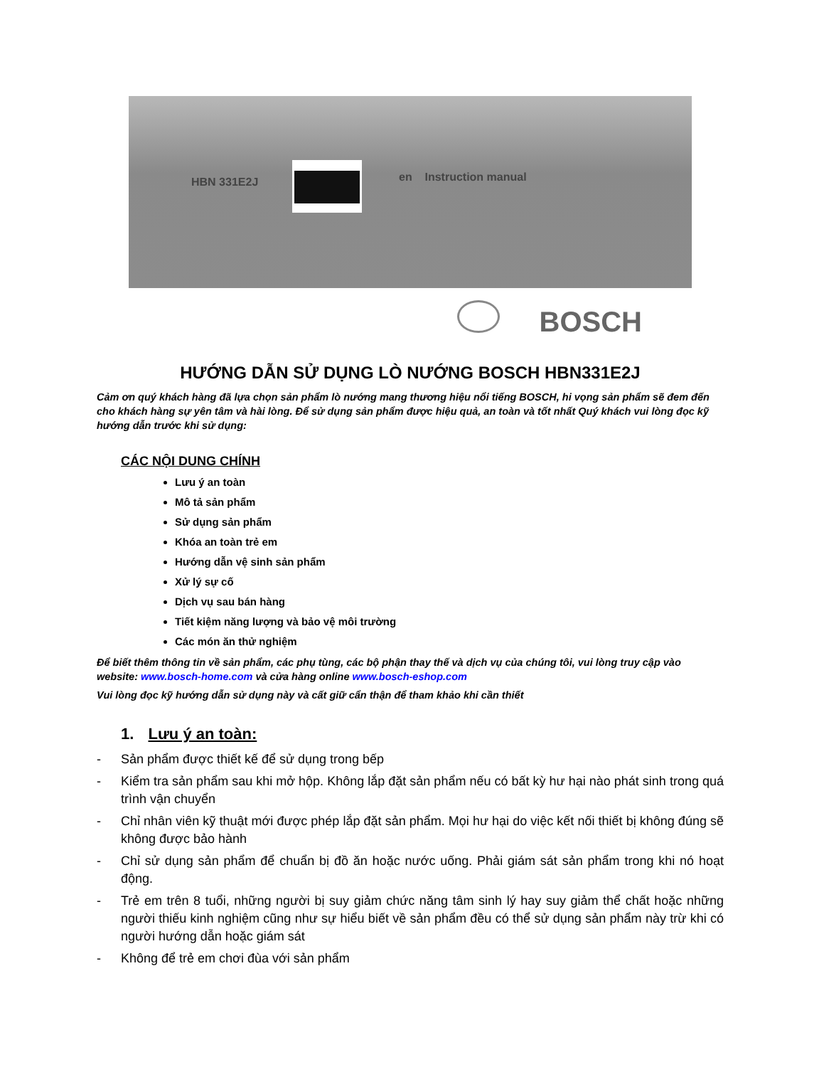HBN 331E2J en Instruction manual
BOSCH
HƯỚNG DẪN SỬ DỤNG LÒ NƯỚNG BOSCH HBN331E2J
Cảm ơn quý khách hàng đã lựa chọn sản phẩm lò nướng mang thương hiệu nổi tiếng BOSCH, hi vọng sản phẩm sẽ đem đến cho khách hàng sự yên tâm và hài lòng. Để sử dụng sản phẩm được hiệu quả, an toàn và tốt nhất Quý khách vui lòng đọc kỹ hướng dẫn trước khi sử dụng:
CÁC NỘI DUNG CHÍNH
Lưu ý an toàn
Mô tả sản phẩm
Sử dụng sản phẩm
Khóa an toàn trẻ em
Hướng dẫn vệ sinh sản phẩm
Xử lý sự cố
Dịch vụ sau bán hàng
Tiết kiệm năng lượng và bảo vệ môi trường
Các món ăn thử nghiệm
Để biết thêm thông tin về sản phẩm, các phụ tùng, các bộ phận thay thế và dịch vụ của chúng tôi, vui lòng truy cập vào website: www.bosch-home.com và cửa hàng online www.bosch-eshop.com
Vui lòng đọc kỹ hướng dẫn sử dụng này và cất giữ cẩn thận để tham khảo khi cần thiết
1. Lưu ý an toàn:
- Sản phẩm được thiết kế để sử dụng trong bếp
- Kiểm tra sản phẩm sau khi mở hộp. Không lắp đặt sản phẩm nếu có bất kỳ hư hại nào phát sinh trong quá trình vận chuyển
- Chỉ nhân viên kỹ thuật mới được phép lắp đặt sản phẩm. Mọi hư hại do việc kết nối thiết bị không đúng sẽ không được bảo hành
- Chỉ sử dụng sản phẩm để chuẩn bị đồ ăn hoặc nước uống. Phải giám sát sản phẩm trong khi nó hoạt động.
- Trẻ em trên 8 tuổi, những người bị suy giảm chức năng tâm sinh lý hay suy giảm thể chất hoặc những người thiếu kinh nghiệm cũng như sự hiểu biết về sản phẩm đều có thể sử dụng sản phẩm này trừ khi có người hướng dẫn hoặc giám sát
- Không để trẻ em chơi đùa với sản phẩm